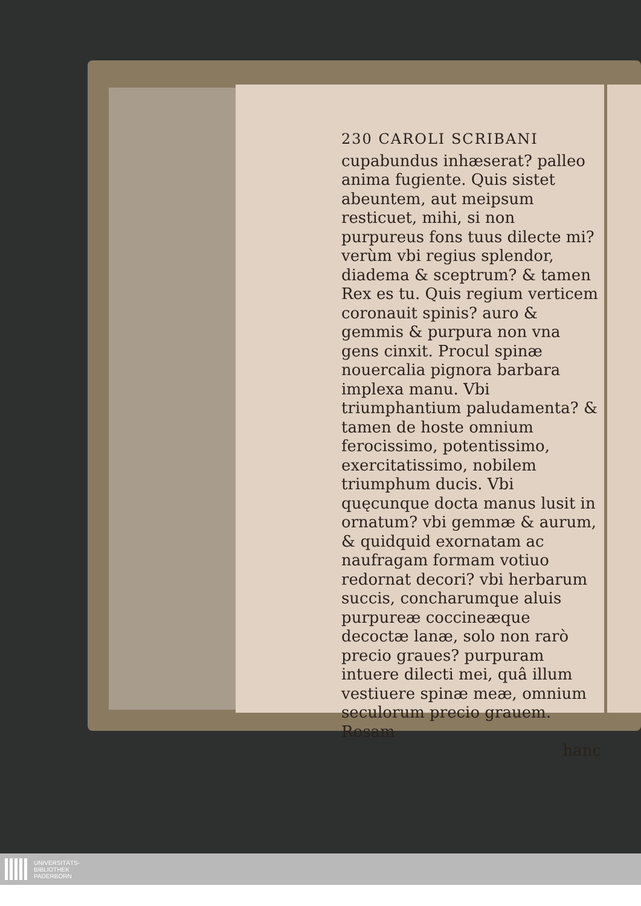230 CAROLI SCRIBANI
cupabundus inhæserat? palleo anima fugiente. Quis sistet abeuntem, aut meipsum resticuet, mihi, si non purpureus fons tuus dilecte mi? verùm vbi regius splendor, diadema & sceptrum? & tamen Rex es tu. Quis regium verticem coronauit spinis? auro & gemmis & purpura non vna gens cinxit. Procul spinæ nouercalia pignora barbara implexa manu. Vbi triumphantium paludamenta? & tamen de hoste omnium ferocissimo, potentissimo, exercitatissimo, nobilem triumphum ducis. Vbi quęcunque docta manus lusit in ornatum? vbi gemmæ & aurum, & quidquid exornatam ac naufragam formam votiuo redornat decori? vbi herbarum succis, concharumque aluis purpureæ coccineæque decoctæ lanæ, solo non rarò precio graues? purpuram intuere dilecti mei, quâ illum vestiuere spinæ meæ, omnium seculorum precio grauem. Rosam
hanc
UNIVERSITÄTS-
BIBLIOTHEK
PADERBORN